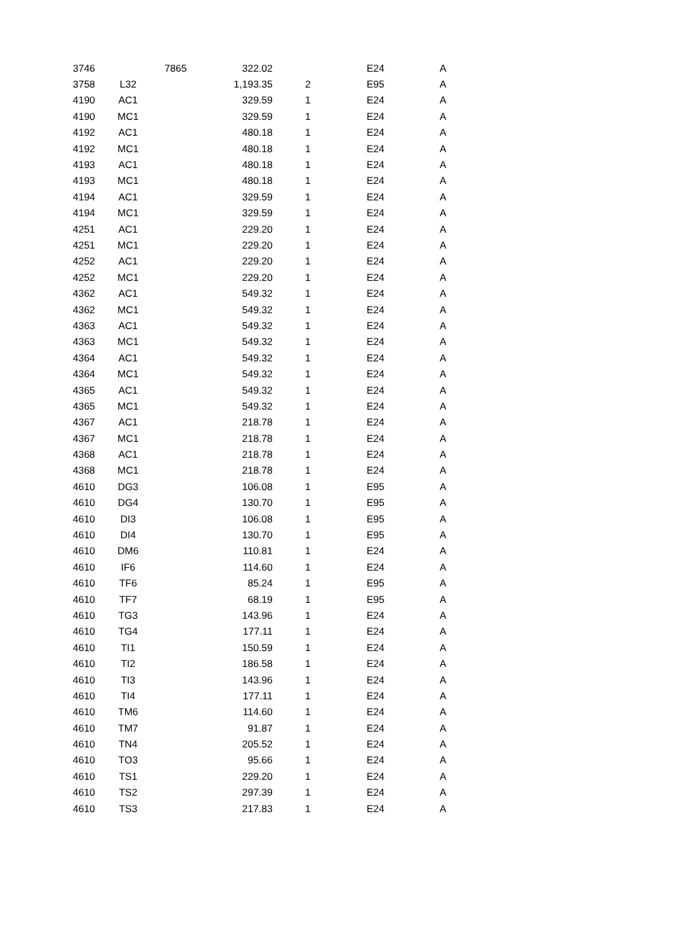| 3746 | | 7865 | 322.02 | | E24 | A |
| 3758 | L32 | | 1,193.35 | 2 | E95 | A |
| 4190 | AC1 | | 329.59 | 1 | E24 | A |
| 4190 | MC1 | | 329.59 | 1 | E24 | A |
| 4192 | AC1 | | 480.18 | 1 | E24 | A |
| 4192 | MC1 | | 480.18 | 1 | E24 | A |
| 4193 | AC1 | | 480.18 | 1 | E24 | A |
| 4193 | MC1 | | 480.18 | 1 | E24 | A |
| 4194 | AC1 | | 329.59 | 1 | E24 | A |
| 4194 | MC1 | | 329.59 | 1 | E24 | A |
| 4251 | AC1 | | 229.20 | 1 | E24 | A |
| 4251 | MC1 | | 229.20 | 1 | E24 | A |
| 4252 | AC1 | | 229.20 | 1 | E24 | A |
| 4252 | MC1 | | 229.20 | 1 | E24 | A |
| 4362 | AC1 | | 549.32 | 1 | E24 | A |
| 4362 | MC1 | | 549.32 | 1 | E24 | A |
| 4363 | AC1 | | 549.32 | 1 | E24 | A |
| 4363 | MC1 | | 549.32 | 1 | E24 | A |
| 4364 | AC1 | | 549.32 | 1 | E24 | A |
| 4364 | MC1 | | 549.32 | 1 | E24 | A |
| 4365 | AC1 | | 549.32 | 1 | E24 | A |
| 4365 | MC1 | | 549.32 | 1 | E24 | A |
| 4367 | AC1 | | 218.78 | 1 | E24 | A |
| 4367 | MC1 | | 218.78 | 1 | E24 | A |
| 4368 | AC1 | | 218.78 | 1 | E24 | A |
| 4368 | MC1 | | 218.78 | 1 | E24 | A |
| 4610 | DG3 | | 106.08 | 1 | E95 | A |
| 4610 | DG4 | | 130.70 | 1 | E95 | A |
| 4610 | DI3 | | 106.08 | 1 | E95 | A |
| 4610 | DI4 | | 130.70 | 1 | E95 | A |
| 4610 | DM6 | | 110.81 | 1 | E24 | A |
| 4610 | IF6 | | 114.60 | 1 | E24 | A |
| 4610 | TF6 | | 85.24 | 1 | E95 | A |
| 4610 | TF7 | | 68.19 | 1 | E95 | A |
| 4610 | TG3 | | 143.96 | 1 | E24 | A |
| 4610 | TG4 | | 177.11 | 1 | E24 | A |
| 4610 | TI1 | | 150.59 | 1 | E24 | A |
| 4610 | TI2 | | 186.58 | 1 | E24 | A |
| 4610 | TI3 | | 143.96 | 1 | E24 | A |
| 4610 | TI4 | | 177.11 | 1 | E24 | A |
| 4610 | TM6 | | 114.60 | 1 | E24 | A |
| 4610 | TM7 | | 91.87 | 1 | E24 | A |
| 4610 | TN4 | | 205.52 | 1 | E24 | A |
| 4610 | TO3 | | 95.66 | 1 | E24 | A |
| 4610 | TS1 | | 229.20 | 1 | E24 | A |
| 4610 | TS2 | | 297.39 | 1 | E24 | A |
| 4610 | TS3 | | 217.83 | 1 | E24 | A |